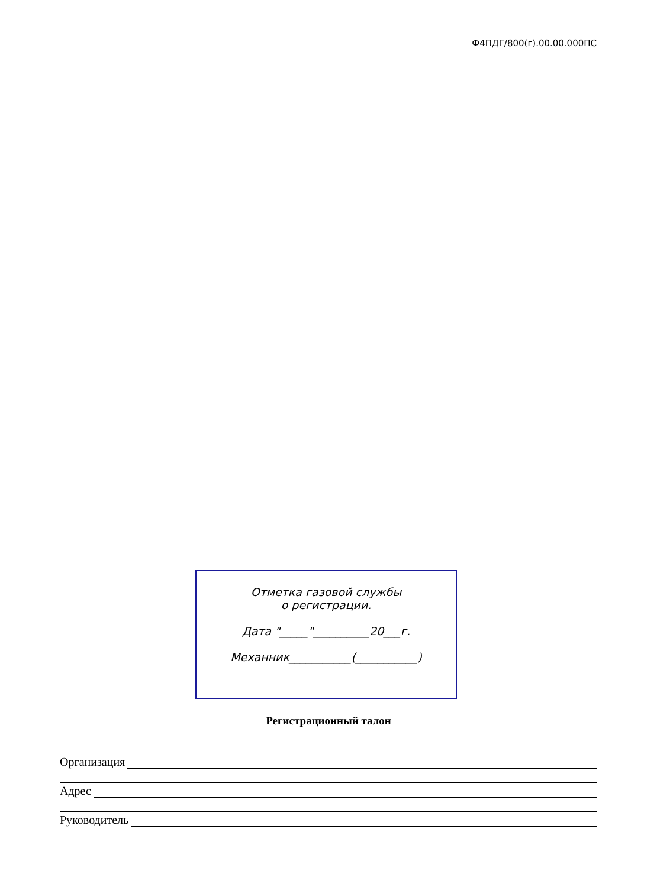Ф4ПДГ/800(г).00.00.000ПС
Отметка газовой службы
о регистрации.
Дата "_____"__________20___г.
Механник___________(___________)
Регистрационный талон
Организация
Адрес
Руководитель